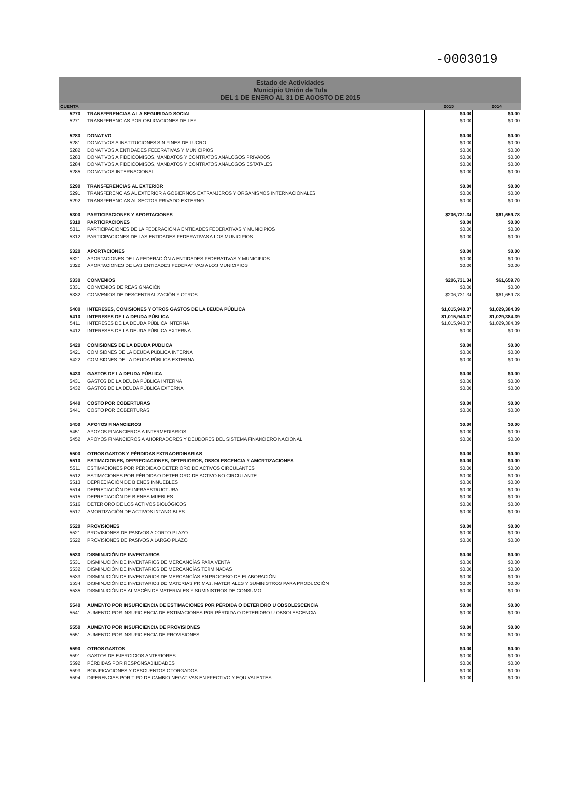-0003019
Estado de Actividades
Municipio Unión de Tula
DEL 1 DE ENERO AL 31 DE AGOSTO DE 2015
| CUENTA | | 2015 | 2014 |
| --- | --- | --- | --- |
| 5270 | TRANSFERENCIAS A LA SEGURIDAD SOCIAL | $0.00 | $0.00 |
| 5271 | TRASNFERENCIAS POR OBLIGACIONES DE LEY | $0.00 | $0.00 |
| 5280 | DONATIVO | $0.00 | $0.00 |
| 5281 | DONATIVOS A INSTITUCIONES SIN FINES DE LUCRO | $0.00 | $0.00 |
| 5282 | DONATIVOS A ENTIDADES FEDERATIVAS Y MUNICIPIOS | $0.00 | $0.00 |
| 5283 | DONATIVOS A FIDEICOMISOS, MANDATOS Y CONTRATOS ANÁLOGOS PRIVADOS | $0.00 | $0.00 |
| 5284 | DONATIVOS A FIDEICOMISOS, MANDATOS Y CONTRATOS ANÁLOGOS ESTATALES | $0.00 | $0.00 |
| 5285 | DONATIVOS INTERNACIONAL | $0.00 | $0.00 |
| 5290 | TRANSFERENCIAS AL EXTERIOR | $0.00 | $0.00 |
| 5291 | TRANSFERENCIAS AL EXTERIOR A GOBIERNOS EXTRANJEROS Y ORGANISMOS INTERNACIONALES | $0.00 | $0.00 |
| 5292 | TRANSFERENCIAS AL SECTOR PRIVADO EXTERNO | $0.00 | $0.00 |
| 5300 | PARTICIPACIONES Y APORTACIONES | $206,731.34 | $61,659.78 |
| 5310 | PARTICIPACIONES | $0.00 | $0.00 |
| 5311 | PARTICIPACIONES DE LA FEDERACIÓN A ENTIDADES FEDERATIVAS Y MUNICIPIOS | $0.00 | $0.00 |
| 5312 | PARTICIPACIONES DE LAS ENTIDADES FEDERATIVAS A LOS MUNICIPIOS | $0.00 | $0.00 |
| 5320 | APORTACIONES | $0.00 | $0.00 |
| 5321 | APORTACIONES DE LA FEDERACIÓN A ENTIDADES FEDERATIVAS Y MUNICIPIOS | $0.00 | $0.00 |
| 5322 | APORTACIONES DE LAS ENTIDADES FEDERATIVAS A LOS MUNICIPIOS | $0.00 | $0.00 |
| 5330 | CONVENIOS | $206,731.34 | $61,659.78 |
| 5331 | CONVENIOS DE REASIGNACIÓN | $0.00 | $0.00 |
| 5332 | CONVENIOS DE DESCENTRALIZACIÓN Y OTROS | $206,731.34 | $61,659.78 |
| 5400 | INTERESES, COMISIONES Y OTROS GASTOS DE LA DEUDA PÚBLICA | $1,015,940.37 | $1,029,384.39 |
| 5410 | INTERESES DE LA DEUDA PÚBLICA | $1,015,940.37 | $1,029,384.39 |
| 5411 | INTERESES DE LA DEUDA PÚBLICA INTERNA | $1,015,940.37 | $1,029,384.39 |
| 5412 | INTERESES DE LA DEUDA PÚBLICA EXTERNA | $0.00 | $0.00 |
| 5420 | COMISIONES DE LA DEUDA PÚBLICA | $0.00 | $0.00 |
| 5421 | COMISIONES DE LA DEUDA PÚBLICA INTERNA | $0.00 | $0.00 |
| 5422 | COMISIONES DE LA DEUDA PÚBLICA EXTERNA | $0.00 | $0.00 |
| 5430 | GASTOS DE LA DEUDA PÚBLICA | $0.00 | $0.00 |
| 5431 | GASTOS DE LA DEUDA PÚBLICA INTERNA | $0.00 | $0.00 |
| 5432 | GASTOS DE LA DEUDA PÚBLICA EXTERNA | $0.00 | $0.00 |
| 5440 | COSTO POR COBERTURAS | $0.00 | $0.00 |
| 5441 | COSTO POR COBERTURAS | $0.00 | $0.00 |
| 5450 | APOYOS FINANCIEROS | $0.00 | $0.00 |
| 5451 | APOYOS FINANCIEROS A INTERMEDIARIOS | $0.00 | $0.00 |
| 5452 | APOYOS FINANCIEROS A AHORRADORES Y DEUDORES DEL SISTEMA FINANCIERO NACIONAL | $0.00 | $0.00 |
| 5500 | OTROS GASTOS Y PÉRDIDAS EXTRAORDINARIAS | $0.00 | $0.00 |
| 5510 | ESTIMACIONES, DEPRECIACIONES, DETERIOROS, OBSOLESCENCIA Y AMORTIZACIONES | $0.00 | $0.00 |
| 5511 | ESTIMACIONES POR PÉRDIDA O DETERIORO DE ACTIVOS CIRCULANTES | $0.00 | $0.00 |
| 5512 | ESTIMACIONES POR PÉRDIDA O DETERIORO DE ACTIVO NO CIRCULANTE | $0.00 | $0.00 |
| 5513 | DEPRECIACIÓN DE BIENES INMUEBLES | $0.00 | $0.00 |
| 5514 | DEPRECIACIÓN DE INFRAESTRUCTURA | $0.00 | $0.00 |
| 5515 | DEPRECIACIÓN DE BIENES MUEBLES | $0.00 | $0.00 |
| 5516 | DETERIORO DE LOS ACTIVOS BIOLÓGICOS | $0.00 | $0.00 |
| 5517 | AMORTIZACIÓN DE ACTIVOS INTANGIBLES | $0.00 | $0.00 |
| 5520 | PROVISIONES | $0.00 | $0.00 |
| 5521 | PROVISIONES DE PASIVOS A CORTO PLAZO | $0.00 | $0.00 |
| 5522 | PROVISIONES DE PASIVOS A LARGO PLAZO | $0.00 | $0.00 |
| 5530 | DISMINUCIÓN DE INVENTARIOS | $0.00 | $0.00 |
| 5531 | DISMINUCIÓN DE INVENTARIOS DE MERCANCÍAS PARA VENTA | $0.00 | $0.00 |
| 5532 | DISMINUCIÓN DE INVENTARIOS DE MERCANCÍAS TERMINADAS | $0.00 | $0.00 |
| 5533 | DISMINUCIÓN DE INVENTARIOS DE MERCANCÍAS EN PROCESO DE ELABORACIÓN | $0.00 | $0.00 |
| 5534 | DISMINUCIÓN DE INVENTARIOS DE MATERIAS PRIMAS, MATERIALES Y SUMINISTROS PARA PRODUCCIÓN | $0.00 | $0.00 |
| 5535 | DISMINUCIÓN DE ALMACÉN DE MATERIALES Y SUMINISTROS DE CONSUMO | $0.00 | $0.00 |
| 5540 | AUMENTO POR INSUFICIENCIA DE ESTIMACIONES POR PÉRDIDA O DETERIORO U OBSOLESCENCIA | $0.00 | $0.00 |
| 5541 | AUMENTO POR INSUFICIENCIA DE ESTIMACIONES POR PÉRDIDA O DETERIORO U OBSOLESCENCIA | $0.00 | $0.00 |
| 5550 | AUMENTO POR INSUFICIENCIA DE PROVISIONES | $0.00 | $0.00 |
| 5551 | AUMENTO POR INSUFICIENCIA DE PROVISIONES | $0.00 | $0.00 |
| 5590 | OTROS GASTOS | $0.00 | $0.00 |
| 5591 | GASTOS DE EJERCICIOS ANTERIORES | $0.00 | $0.00 |
| 5592 | PÉRDIDAS POR RESPONSABILIDADES | $0.00 | $0.00 |
| 5593 | BONIFICACIONES Y DESCUENTOS OTORGADOS | $0.00 | $0.00 |
| 5594 | DIFERENCIAS POR TIPO DE CAMBIO NEGATIVAS EN EFECTIVO Y EQUIVALENTES | $0.00 | $0.00 |